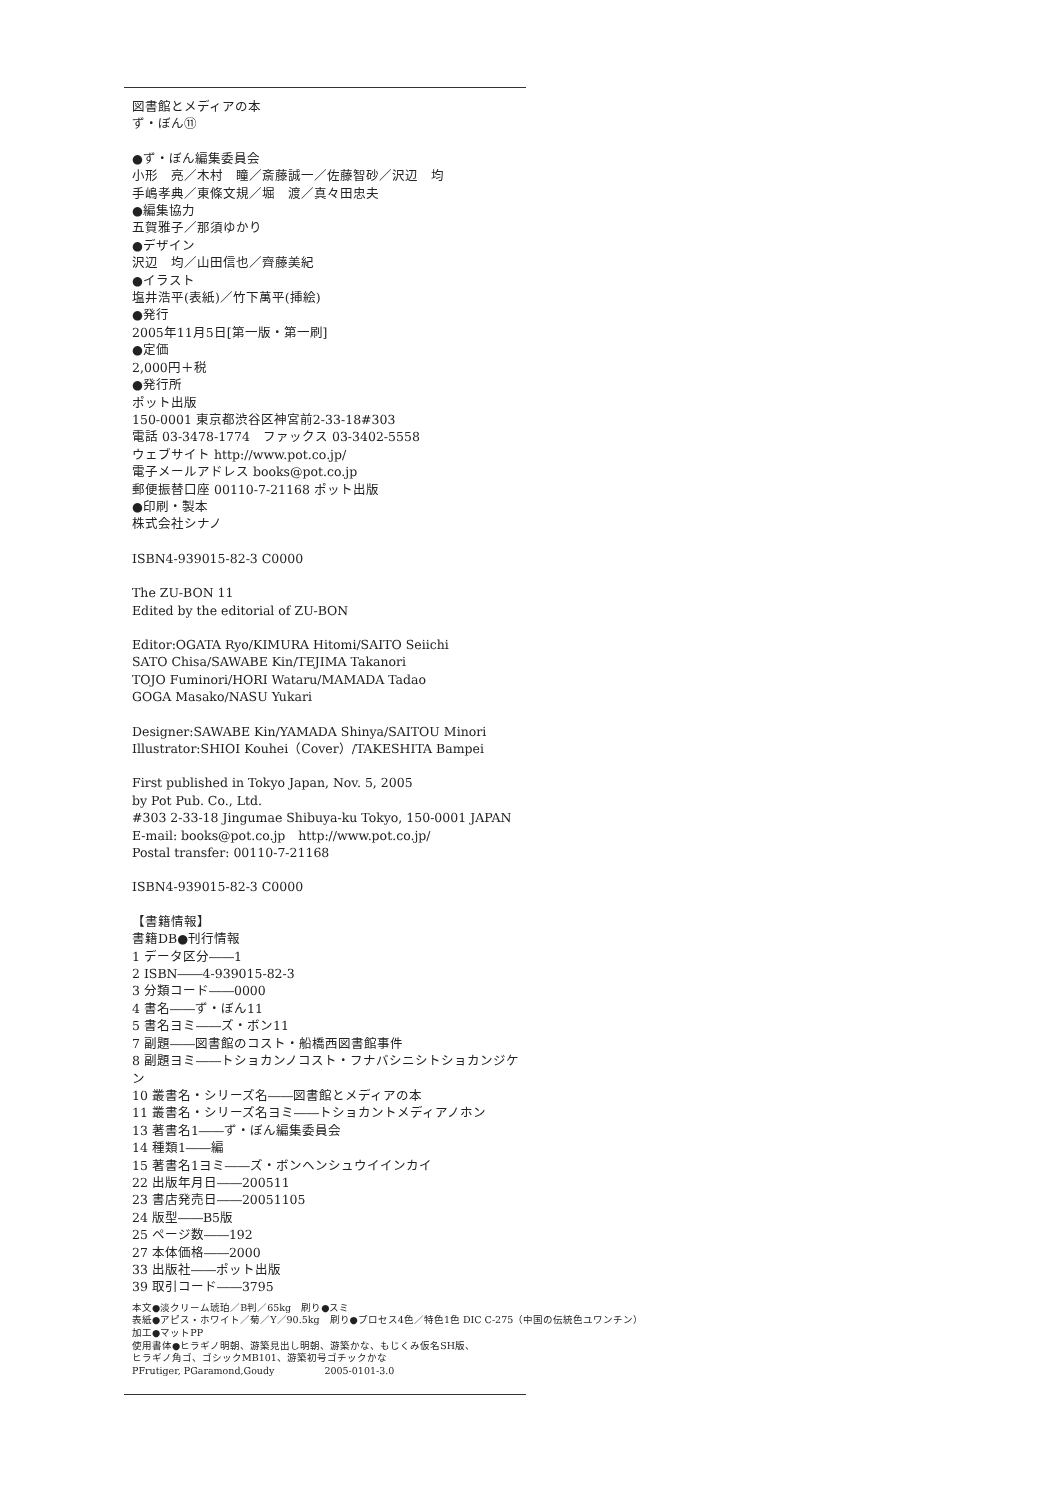図書館とメディアの本
ず・ぼん⑪
●ず・ぼん編集委員会
小形　亮／木村　瞳／斎藤誠一／佐藤智砂／沢辺　均
手嶋孝典／東條文規／堀　渡／真々田忠夫
●編集協力
五賀雅子／那須ゆかり
●デザイン
沢辺　均／山田信也／齊藤美紀
●イラスト
塩井浩平(表紙)／竹下萬平(挿絵)
●発行
2005年11月5日[第一版・第一刷]
●定価
2,000円＋税
●発行所
ポット出版
150-0001 東京都渋谷区神宮前2-33-18#303
電話 03-3478-1774　ファックス 03-3402-5558
ウェブサイト http://www.pot.co.jp/
電子メールアドレス books@pot.co.jp
郵便振替口座 00110-7-21168 ポット出版
●印刷・製本
株式会社シナノ
ISBN4-939015-82-3 C0000
The ZU-BON 11
Edited by the editorial of ZU-BON
Editor:OGATA Ryo/KIMURA Hitomi/SAITO Seiichi
SATO Chisa/SAWABE Kin/TEJIMA Takanori
TOJO Fuminori/HORI Wataru/MAMADA Tadao
GOGA Masako/NASU Yukari
Designer:SAWABE Kin/YAMADA Shinya/SAITOU Minori
Illustrator:SHIOI Kouhei（Cover）/TAKESHITA Bampei
First published in Tokyo Japan, Nov. 5, 2005
by Pot Pub. Co., Ltd.
#303 2-33-18 Jingumae Shibuya-ku Tokyo, 150-0001 JAPAN
E-mail: books@pot.co.jp　http://www.pot.co.jp/
Postal transfer: 00110-7-21168
ISBN4-939015-82-3 C0000
【書籍情報】
書籍DB●刊行情報
1 データ区分――1
2 ISBN――4-939015-82-3
3 分類コード――0000
4 書名――ず・ぼん11
5 書名ヨミ――ズ・ボン11
7 副題――図書館のコスト・船橋西図書館事件
8 副題ヨミ――トショカンノコスト・フナバシニシトショカンジケン
10 叢書名・シリーズ名――図書館とメディアの本
11 叢書名・シリーズ名ヨミ――トショカントメディアノホン
13 著書名1――ず・ぼん編集委員会
14 種類1――編
15 著書名1ヨミ――ズ・ボンヘンシュウイインカイ
22 出版年月日――200511
23 書店発売日――20051105
24 版型――B5版
25 ページ数――192
27 本体価格――2000
33 出版社――ポット出版
39 取引コード――3795
本文●淡クリーム琥珀／B判／65kg　刷り●スミ
表紙●アピス・ホワイト／菊／Y／90.5kg　刷り●プロセス4色／特色1色 DIC C-275（中国の伝統色ユワンチン）
加工●マットPP
使用書体●ヒラギノ明朝、游築見出し明朝、游築かな、もじくみ仮名SH版、
ヒラギノ角ゴ、ゴシックMB101、游築初号ゴチックかな
PFrutiger, PGaramond,Goudy　　　　　2005-0101-3.0